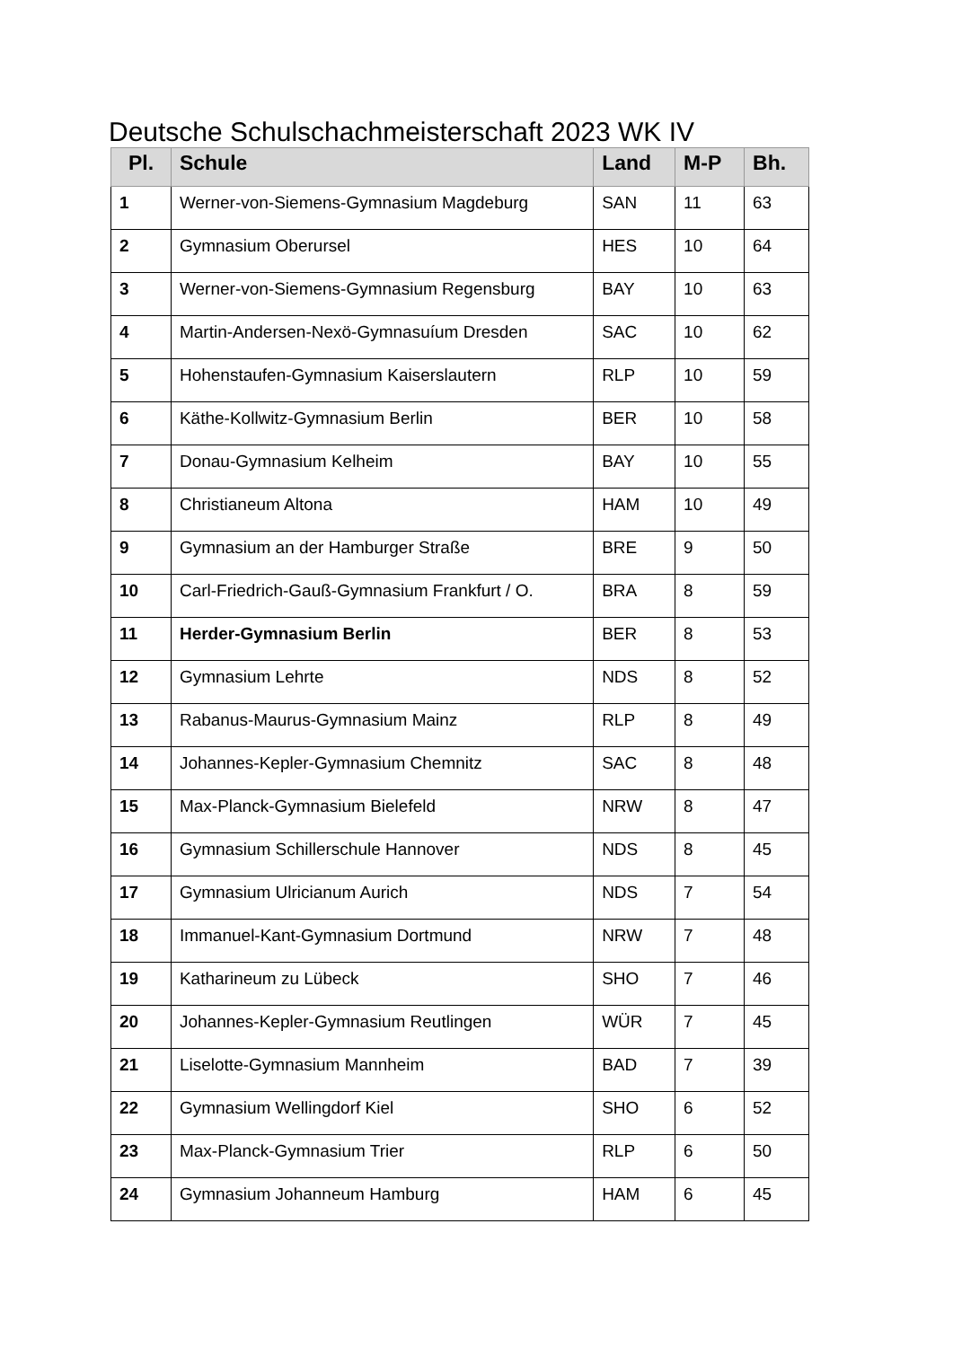Deutsche Schulschachmeisterschaft 2023 WK IV
| Pl. | Schule | Land | M-P | Bh. |
| --- | --- | --- | --- | --- |
| 1 | Werner-von-Siemens-Gymnasium Magdeburg | SAN | 11 | 63 |
| 2 | Gymnasium Oberursel | HES | 10 | 64 |
| 3 | Werner-von-Siemens-Gymnasium Regensburg | BAY | 10 | 63 |
| 4 | Martin-Andersen-Nexö-Gymnasuíum Dresden | SAC | 10 | 62 |
| 5 | Hohenstaufen-Gymnasium Kaiserslautern | RLP | 10 | 59 |
| 6 | Käthe-Kollwitz-Gymnasium Berlin | BER | 10 | 58 |
| 7 | Donau-Gymnasium Kelheim | BAY | 10 | 55 |
| 8 | Christianeum Altona | HAM | 10 | 49 |
| 9 | Gymnasium an der Hamburger Straße | BRE | 9 | 50 |
| 10 | Carl-Friedrich-Gauß-Gymnasium Frankfurt / O. | BRA | 8 | 59 |
| 11 | Herder-Gymnasium Berlin | BER | 8 | 53 |
| 12 | Gymnasium Lehrte | NDS | 8 | 52 |
| 13 | Rabanus-Maurus-Gymnasium Mainz | RLP | 8 | 49 |
| 14 | Johannes-Kepler-Gymnasium Chemnitz | SAC | 8 | 48 |
| 15 | Max-Planck-Gymnasium Bielefeld | NRW | 8 | 47 |
| 16 | Gymnasium Schillerschule Hannover | NDS | 8 | 45 |
| 17 | Gymnasium Ulricianum Aurich | NDS | 7 | 54 |
| 18 | Immanuel-Kant-Gymnasium Dortmund | NRW | 7 | 48 |
| 19 | Katharineum zu Lübeck | SHO | 7 | 46 |
| 20 | Johannes-Kepler-Gymnasium Reutlingen | WÜR | 7 | 45 |
| 21 | Liselotte-Gymnasium Mannheim | BAD | 7 | 39 |
| 22 | Gymnasium Wellingdorf Kiel | SHO | 6 | 52 |
| 23 | Max-Planck-Gymnasium Trier | RLP | 6 | 50 |
| 24 | Gymnasium Johanneum Hamburg | HAM | 6 | 45 |